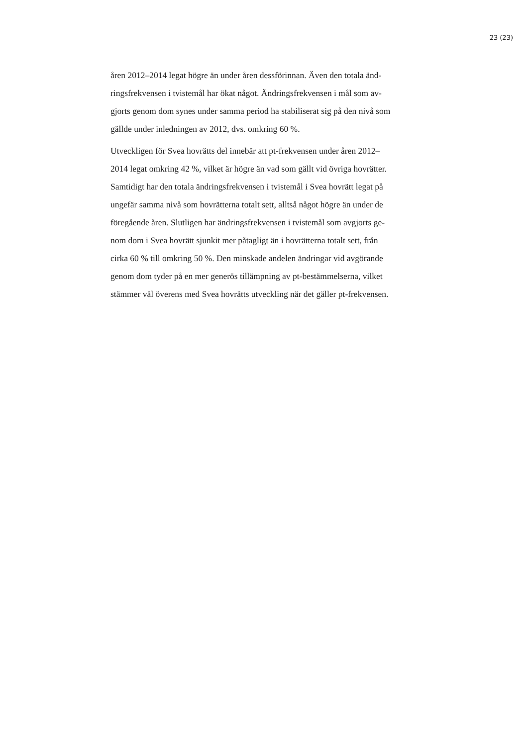23 (23)
åren 2012–2014 legat högre än under åren dessförinnan. Även den totala änd-
ringsfrekvensen i tvistemål har ökat något. Ändringsfrekvensen i mål som av-
gjorts genom dom synes under samma period ha stabiliserat sig på den nivå som
gällde under inledningen av 2012, dvs. omkring 60 %.
Utveckligen för Svea hovrätts del innebär att pt-frekvensen under åren 2012–
2014 legat omkring 42 %, vilket är högre än vad som gällt vid övriga hovrätter.
Samtidigt har den totala ändringsfrekvensen i tvistemål i Svea hovrätt legat på
ungefär samma nivå som hovrätterna totalt sett, alltså något högre än under de
föregående åren. Slutligen har ändringsfrekvensen i tvistemål som avgjorts ge-
nom dom i Svea hovrätt sjunkit mer påtagligt än i hovrätterna totalt sett, från
cirka 60 % till omkring 50 %. Den minskade andelen ändringar vid avgörande
genom dom tyder på en mer generös tillämpning av pt-bestämmelserna, vilket
stämmer väl överens med Svea hovrätts utveckling när det gäller pt-frekvensen.